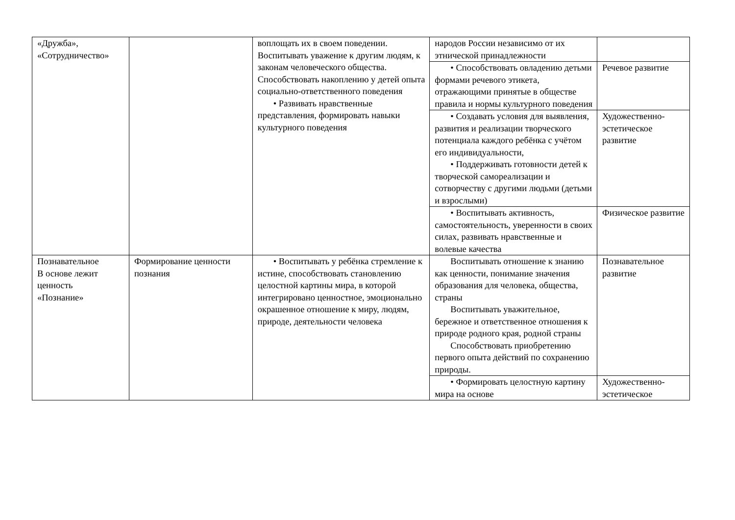| «Дружба», «Сотрудничество» | | воплощать их в своем поведении. Воспитывать уважение к другим людям, к законам человеческого общества. Способствовать накоплению у детей опыта социально-ответственного поведения • Развивать нравственные представления, формировать навыки культурного поведения | народов России независимо от их этнической принадлежности | |
| | | | • Способствовать овладению детьми формами речевого этикета, отражающими принятые в обществе правила и нормы культурного поведения | Речевое развитие |
| | | | • Создавать условия для выявления, развития и реализации творческого потенциала каждого ребёнка с учётом его индивидуальности, • Поддерживать готовности детей к творческой самореализации и сотворчеству с другими людьми (детьми и взрослыми) | Художественно-эстетическое развитие |
| | | | • Воспитывать активность, самостоятельность, уверенности в своих силах, развивать нравственные и волевые качества | Физическое развитие |
| Познавательное В основе лежит ценность «Познание» | Формирование ценности познания | • Воспитывать у ребёнка стремление к истине, способствовать становлению целостной картины мира, в которой интегрировано ценностное, эмоционально окрашенное отношение к миру, людям, природе, деятельности человека | Воспитывать отношение к знанию как ценности, понимание значения образования для человека, общества, страны Воспитывать уважительное, бережное и ответственное отношения к природе родного края, родной страны Способствовать приобретению первого опыта действий по сохранению природы. | Познавательное развитие |
| | | | • Формировать целостную картину мира на основе | Художественно-эстетическое |